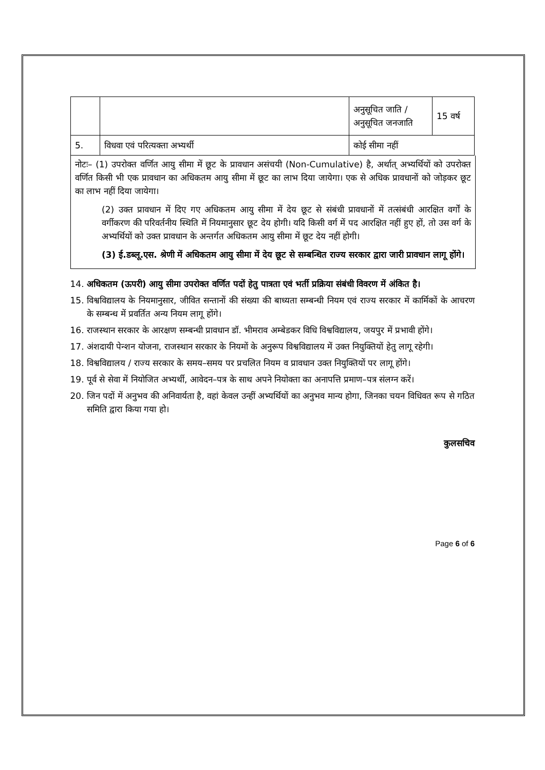| | | अनुसूचित जाति / अनुसूचित जनजाति | 15 वर्ष |
| 5. | विधवा एवं परित्यक्ता अभ्यर्थी | कोई सीमा नहीं | |
नोटः– (1) उपरोक्त वर्णित आयु सीमा में छूट के प्रावधान असंचयी (Non-Cumulative) है, अर्थात् अभ्यर्थियों को उपरोक्त वर्णित किसी भी एक प्रावधान का अधिकतम आयु सीमा में छूट का लाभ दिया जायेगा। एक से अधिक प्रावधानों को जोड़कर छूट का लाभ नहीं दिया जायेगा।
(2) उक्त प्रावधान में दिए गए अधिकतम आयु सीमा में देय छूट से संबंधी प्रावधानों में तत्संबंधी आरक्षित वर्गों के वर्गीकरण की परिवर्तनीय स्थिति में नियमानुसार छूट देय होगी। यदि किसी वर्ग में पद आरक्षित नहीं हुए हों, तो उस वर्ग के अभ्यर्थियों को उक्त प्रावधान के अन्तर्गत अधिकतम आयु सीमा में छूट देय नहीं होगी।
(3) ई.डब्लू.एस. श्रेणी में अधिकतम आयु सीमा में देय छूट से सम्बन्धित राज्य सरकार द्वारा जारी प्रावधान लागू होंगे।
14. अधिकतम (ऊपरी) आयु सीमा उपरोक्त वर्णित पदों हेतु पात्रता एवं भर्ती प्रक्रिया संबंधी विवरण में अंकित है।
15. विश्वविद्यालय के नियमानुसार, जीवित सन्तानों की संख्या की बाध्यता सम्बन्धी नियम एवं राज्य सरकार में कार्मिकों के आचरण के सम्बन्ध में प्रवर्तित अन्य नियम लागू होंगे।
16. राजस्थान सरकार के आरक्षण सम्बन्धी प्रावधान डॉ. भीमराव अम्बेडकर विधि विश्वविद्यालय, जयपुर में प्रभावी होंगे।
17. अंशदायी पेन्शन योजना, राजस्थान सरकार के नियमों के अनुरूप विश्वविद्यालय में उक्त नियुक्तियों हेतु लागू रहेगी।
18. विश्वविद्यालय / राज्य सरकार के समय–समय पर प्रचलित नियम व प्रावधान उक्त नियुक्तियों पर लागू होंगे।
19. पूर्व से सेवा में नियोजित अभ्यर्थी, आवेदन–पत्र के साथ अपने नियोक्ता का अनापत्ति प्रमाण–पत्र संलग्न करें।
20. जिन पदों में अनुभव की अनिवार्यता है, वहां केवल उन्हीं अभ्यर्थियों का अनुभव मान्य होगा, जिनका चयन विधिवत रूप से गठित समिति द्वारा किया गया हो।
कुलसचिव
Page 6 of 6